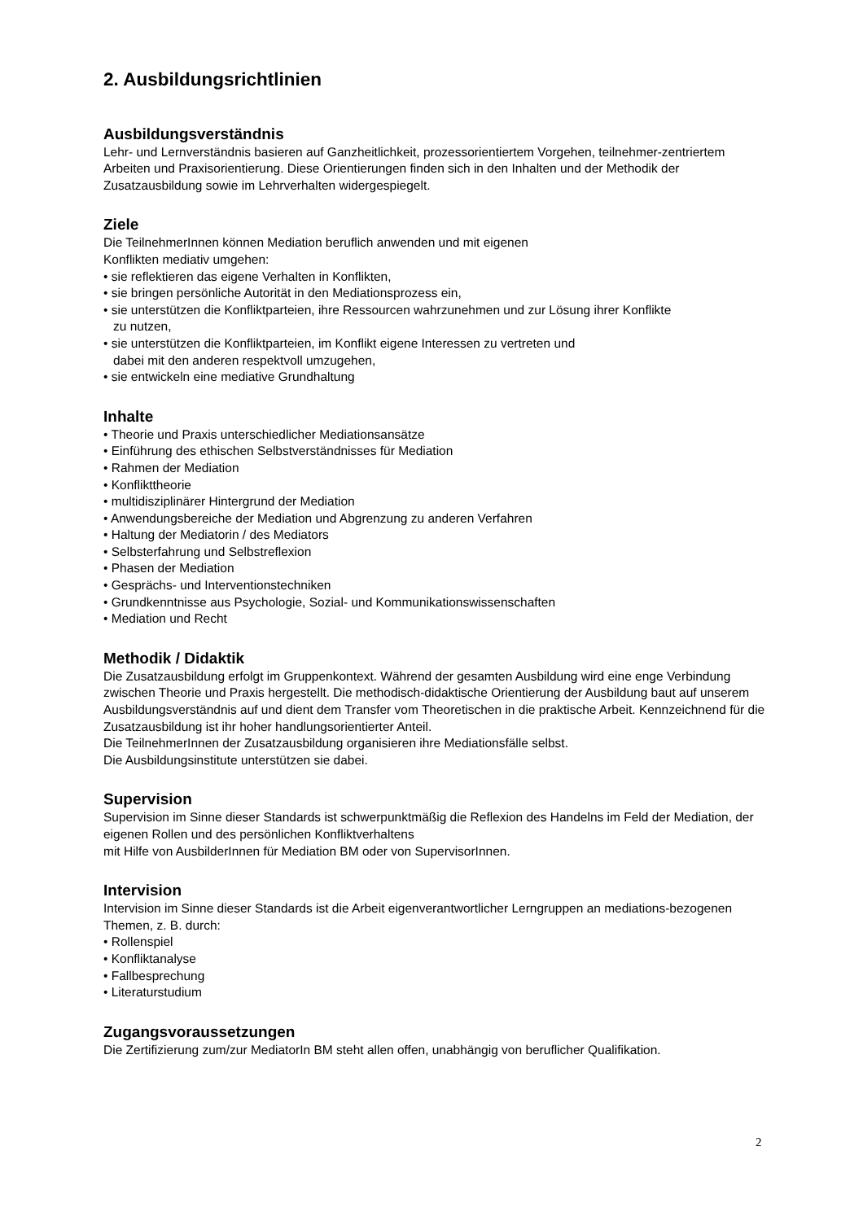2. Ausbildungsrichtlinien
Ausbildungsverständnis
Lehr- und Lernverständnis basieren auf Ganzheitlichkeit, prozessorientiertem Vorgehen, teilnehmer-zentriertem Arbeiten und Praxisorientierung. Diese Orientierungen finden sich in den Inhalten und der Methodik der Zusatzausbildung sowie im Lehrverhalten widergespiegelt.
Ziele
Die TeilnehmerInnen können Mediation beruflich anwenden und mit eigenen
Konflikten mediativ umgehen:
• sie reflektieren das eigene Verhalten in Konflikten,
• sie bringen persönliche Autorität in den Mediationsprozess ein,
• sie unterstützen die Konfliktparteien, ihre Ressourcen wahrzunehmen und zur Lösung ihrer Konflikte
zu nutzen,
• sie unterstützen die Konfliktparteien, im Konflikt eigene Interessen zu vertreten und
dabei mit den anderen respektvoll umzugehen,
• sie entwickeln eine mediative Grundhaltung
Inhalte
• Theorie und Praxis unterschiedlicher Mediationsansätze
• Einführung des ethischen Selbstverständnisses für Mediation
• Rahmen der Mediation
• Konflikttheorie
• multidisziplinärer Hintergrund der Mediation
• Anwendungsbereiche der Mediation und Abgrenzung zu anderen Verfahren
• Haltung der Mediatorin / des Mediators
• Selbsterfahrung und Selbstreflexion
• Phasen der Mediation
• Gesprächs- und Interventionstechniken
• Grundkenntnisse aus Psychologie, Sozial- und Kommunikationswissenschaften
• Mediation und Recht
Methodik / Didaktik
Die Zusatzausbildung erfolgt im Gruppenkontext. Während der gesamten Ausbildung wird eine enge Verbindung zwischen Theorie und Praxis hergestellt. Die methodisch-didaktische Orientierung der Ausbildung baut auf unserem Ausbildungsverständnis auf und dient dem Transfer vom Theoretischen in die praktische Arbeit. Kennzeichnend für die Zusatzausbildung ist ihr hoher handlungsorientierter Anteil.
Die TeilnehmerInnen der Zusatzausbildung organisieren ihre Mediationsfälle selbst.
Die Ausbildungsinstitute unterstützen sie dabei.
Supervision
Supervision im Sinne dieser Standards ist schwerpunktmäßig die Reflexion des Handelns im Feld der Mediation, der eigenen Rollen und des persönlichen Konfliktverhaltens
mit Hilfe von AusbilderInnen für Mediation BM oder von SupervisorInnen.
Intervision
Intervision im Sinne dieser Standards ist die Arbeit eigenverantwortlicher Lerngruppen an mediations-bezogenen Themen, z. B. durch:
• Rollenspiel
• Konfliktanalyse
• Fallbesprechung
• Literaturstudium
Zugangsvoraussetzungen
Die Zertifizierung zum/zur MediatorIn BM steht allen offen, unabhängig von beruflicher Qualifikation.
2